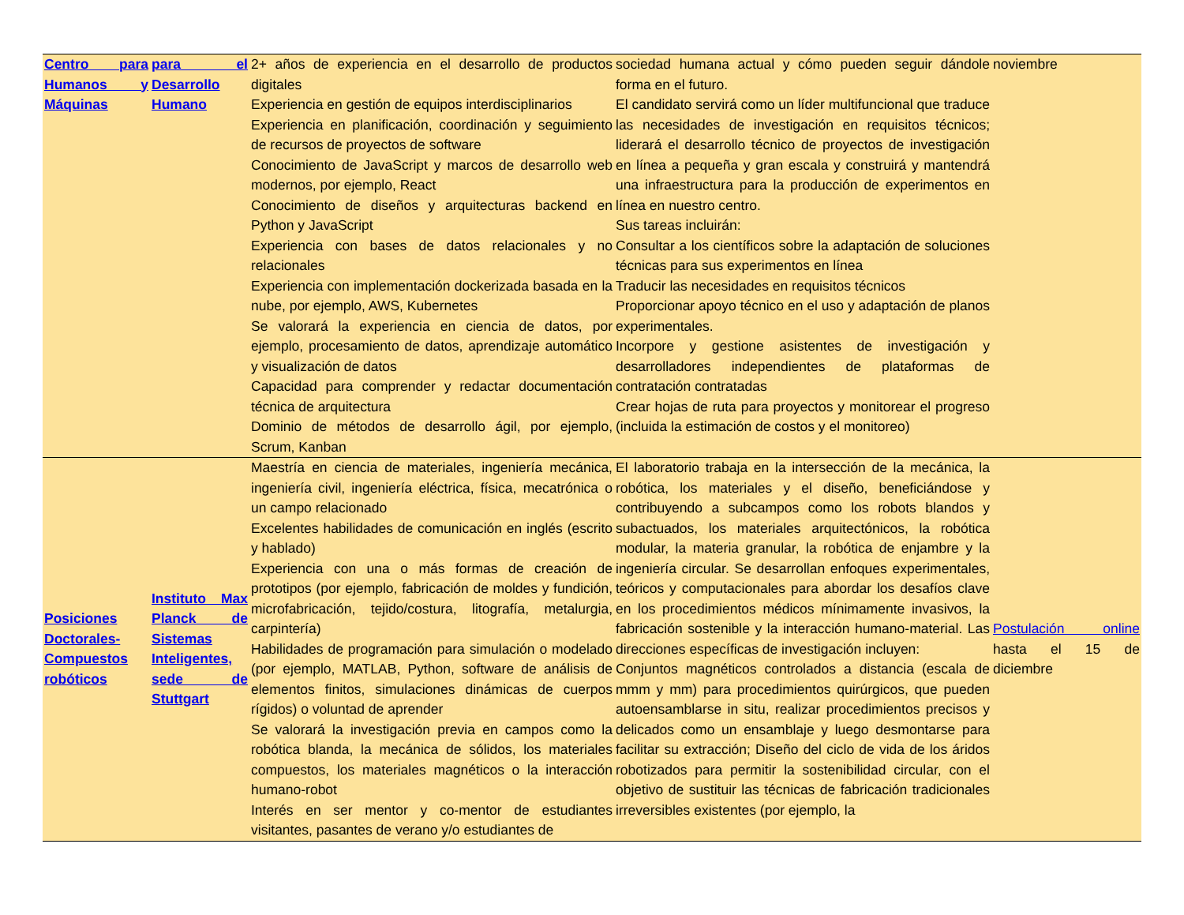| Centro para Humanos y Máquinas | para el Desarrollo Humano | 2+ años de experiencia en el desarrollo de productos digitales Experiencia en gestión de equipos interdisciplinarios Experiencia en planificación, coordinación y seguimiento de recursos de proyectos de software Conocimiento de JavaScript y marcos de desarrollo web modernos, por ejemplo, React Conocimiento de diseños y arquitecturas backend en Python y JavaScript Experiencia con bases de datos relacionales y no relacionales Experiencia con implementación dockerizada basada en la nube, por ejemplo, AWS, Kubernetes Se valorará la experiencia en ciencia de datos, por ejemplo, procesamiento de datos, aprendizaje automático y visualización de datos Capacidad para comprender y redactar documentación técnica de arquitectura Dominio de métodos de desarrollo ágil, por ejemplo, Scrum, Kanban | sociedad humana actual y cómo pueden seguir dándole forma en el futuro. El candidato servirá como un líder multifuncional que traduce las necesidades de investigación en requisitos técnicos; liderará el desarrollo técnico de proyectos de investigación en línea a pequeña y gran escala y construirá y mantendrá una infraestructura para la producción de experimentos en línea en nuestro centro. Sus tareas incluirán: Consultar a los científicos sobre la adaptación de soluciones técnicas para sus experimentos en línea Traducir las necesidades en requisitos técnicos Proporcionar apoyo técnico en el uso y adaptación de planos experimentales. Incorpore y gestione asistentes de investigación y desarrolladores independientes de plataformas de contratación contratadas Crear hojas de ruta para proyectos y monitorear el progreso (incluida la estimación de costos y el monitoreo) | noviembre |
| Posiciones Doctorales-Compuestos robóticos | Instituto Max Planck de Sistemas Inteligentes, sede de Stuttgart | Maestría en ciencia de materiales, ingeniería mecánica, ingeniería civil, ingeniería eléctrica, física, mecatrónica o un campo relacionado Excelentes habilidades de comunicación en inglés (escrito y hablado) Experiencia con una o más formas de creación de prototipos (por ejemplo, fabricación de moldes y fundición, microfabricación, tejido/costura, litografía, metalurgia, carpintería) Habilidades de programación para simulación o modelado (por ejemplo, MATLAB, Python, software de análisis de elementos finitos, simulaciones dinámicas de cuerpos rígidos) o voluntad de aprender Se valorará la investigación previa en campos como la robótica blanda, la mecánica de sólidos, los materiales compuestos, los materiales magnéticos o la interacción humano-robot Interés en ser mentor y co-mentor de estudiantes visitantes, pasantes de verano y/o estudiantes de | El laboratorio trabaja en la intersección de la mecánica, la robótica, los materiales y el diseño, beneficiándose y contribuyendo a subcampos como los robots blandos y subactuados, los materiales arquitectónicos, la robótica modular, la materia granular, la robótica de enjambre y la ingeniería circular. Se desarrollan enfoques experimentales, teóricos y computacionales para abordar los desafíos clave en los procedimientos médicos mínimamente invasivos, la fabricación sostenible y la interacción humano-material. Las direcciones específicas de investigación incluyen: Conjuntos magnéticos controlados a distancia (escala de mmm y mm) para procedimientos quirúrgicos, que pueden autoensamblarse in situ, realizar procedimientos precisos y delicados como un ensamblaje y luego desmontarse para facilitar su extracción; Diseño del ciclo de vida de los áridos robotizados para permitir la sostenibilidad circular, con el objetivo de sustituir las técnicas de fabricación tradicionales irreversibles existentes (por ejemplo, la | Postulación online hasta el 15 de diciembre |